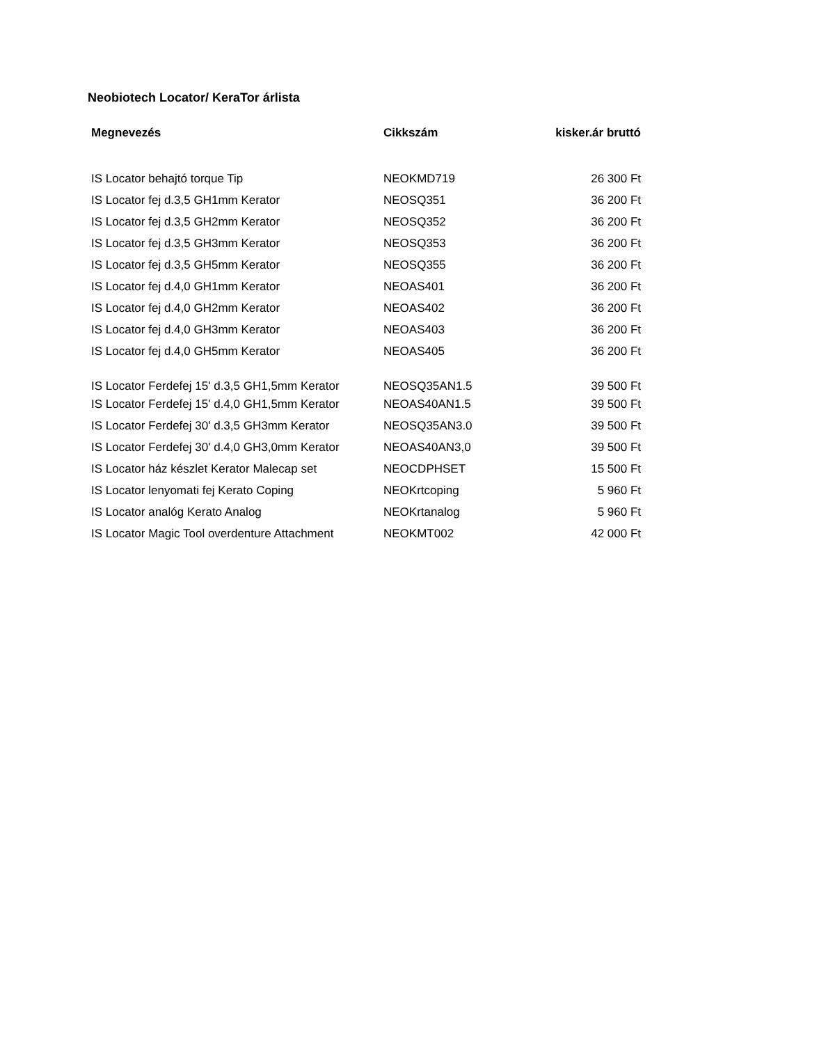Neobiotech Locator/ KeraTor árlista
| Megnevezés | Cikkszám | kisker.ár bruttó |
| --- | --- | --- |
| IS Locator behajtó torque Tip | NEOKMD719 | 26 300 Ft |
| IS Locator fej d.3,5 GH1mm Kerator | NEOSQ351 | 36 200 Ft |
| IS Locator fej d.3,5 GH2mm Kerator | NEOSQ352 | 36 200 Ft |
| IS Locator fej d.3,5 GH3mm Kerator | NEOSQ353 | 36 200 Ft |
| IS Locator fej d.3,5 GH5mm Kerator | NEOSQ355 | 36 200 Ft |
| IS Locator fej d.4,0 GH1mm Kerator | NEOAS401 | 36 200 Ft |
| IS Locator fej d.4,0 GH2mm Kerator | NEOAS402 | 36 200 Ft |
| IS Locator fej d.4,0 GH3mm Kerator | NEOAS403 | 36 200 Ft |
| IS Locator fej d.4,0 GH5mm Kerator | NEOAS405 | 36 200 Ft |
| IS Locator Ferdefej 15' d.3,5 GH1,5mm Kerator | NEOSQ35AN1.5 | 39 500 Ft |
| IS Locator Ferdefej 15' d.4,0 GH1,5mm Kerator | NEOAS40AN1.5 | 39 500 Ft |
| IS Locator Ferdefej 30' d.3,5 GH3mm Kerator | NEOSQ35AN3.0 | 39 500 Ft |
| IS Locator Ferdefej 30' d.4,0 GH3,0mm Kerator | NEOAS40AN3,0 | 39 500 Ft |
| IS Locator ház készlet Kerator Malecap set | NEOCDPHSET | 15 500 Ft |
| IS Locator lenyomati fej Kerato Coping | NEOKrtcoping | 5 960 Ft |
| IS Locator analóg Kerato Analog | NEOKrtanalog | 5 960 Ft |
| IS Locator Magic Tool overdenture Attachment | NEOKMT002 | 42 000 Ft |